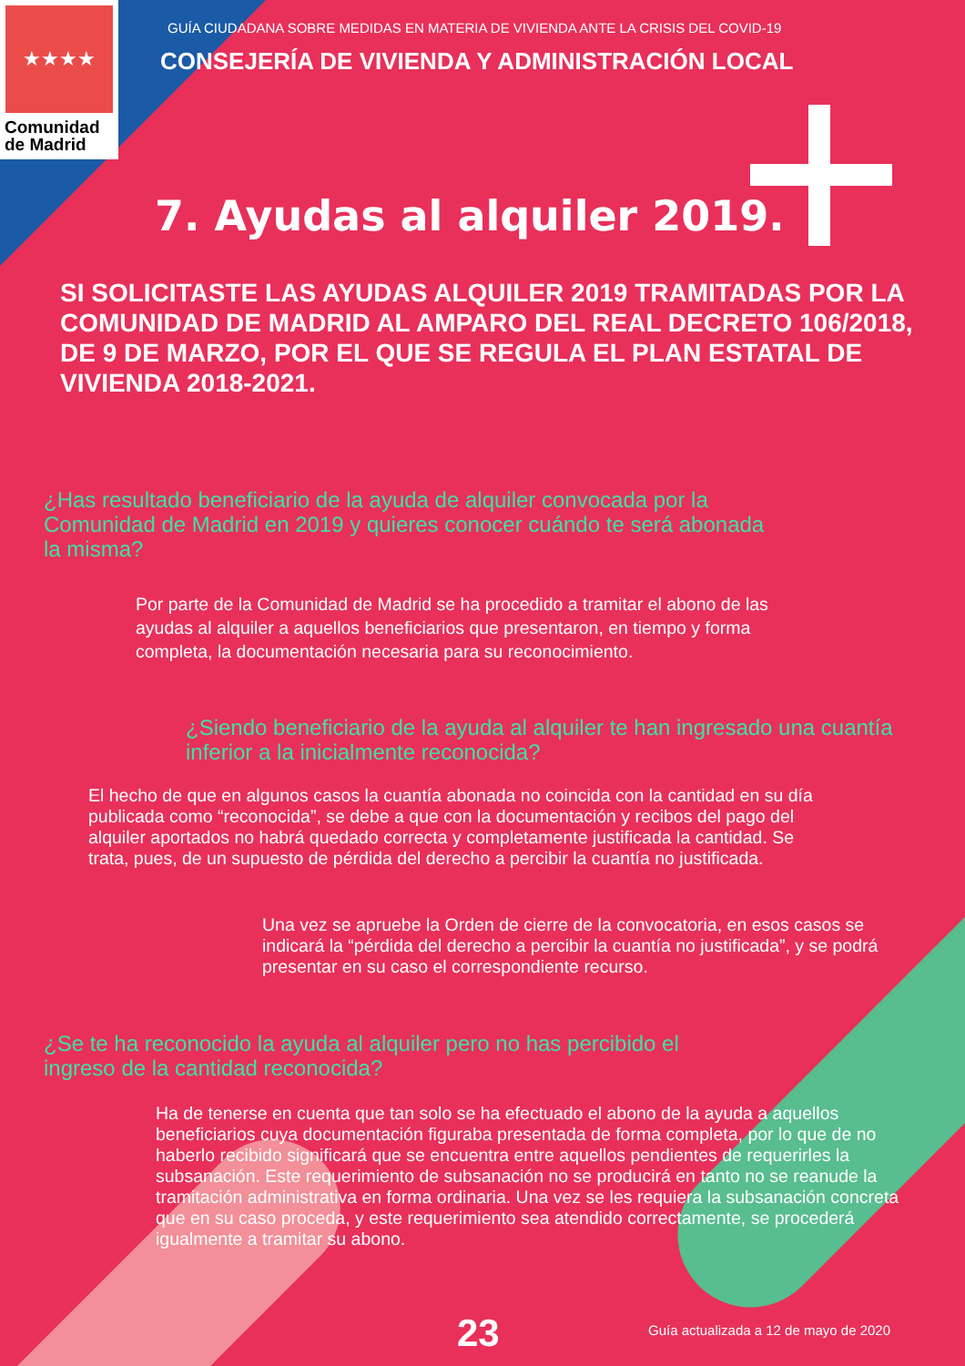★★★★
Comunidad
de Madrid
GUÍA CIUDADANA SOBRE MEDIDAS EN MATERIA DE VIVIENDA ANTE LA CRISIS DEL COVID-19
CONSEJERÍA DE VIVIENDA Y ADMINISTRACIÓN LOCAL
7. Ayudas al alquiler 2019.
SI SOLICITASTE LAS AYUDAS ALQUILER 2019 TRAMITADAS POR LA COMUNIDAD DE MADRID AL AMPARO DEL REAL DECRETO 106/2018, DE 9 DE MARZO, POR EL QUE SE REGULA EL PLAN ESTATAL DE VIVIENDA 2018-2021.
¿Has resultado beneficiario de la ayuda de alquiler convocada por la Comunidad de Madrid en 2019 y quieres conocer cuándo te será abonada la misma?
Por parte de la Comunidad de Madrid se ha procedido a tramitar el abono de las ayudas al alquiler a aquellos beneficiarios que presentaron, en tiempo y forma completa, la documentación necesaria para su reconocimiento.
¿Siendo beneficiario de la ayuda al alquiler te han ingresado una cuantía inferior a la inicialmente reconocida?
El hecho de que en algunos casos la cuantía abonada no coincida con la cantidad en su día publicada como “reconocida”, se debe a que con la documentación y recibos del pago del alquiler aportados no habrá quedado correcta y completamente justificada la cantidad. Se trata, pues, de un supuesto de pérdida del derecho a percibir la cuantía no justificada.
Una vez se apruebe la Orden de cierre de la convocatoria, en esos casos se indicará la “pérdida del derecho a percibir la cuantía no justificada”, y se podrá presentar en su caso el correspondiente recurso.
¿Se te ha reconocido la ayuda al alquiler pero no has percibido el ingreso de la cantidad reconocida?
Ha de tenerse en cuenta que tan solo se ha efectuado el abono de la ayuda a aquellos beneficiarios cuya documentación figuraba presentada de forma completa, por lo que de no haberlo recibido significará que se encuentra entre aquellos pendientes de requerirles la subsanación. Este requerimiento de subsanación no se producirá en tanto no se reanude la tramitación administrativa en forma ordinaria. Una vez se les requiera la subsanación concreta que en su caso proceda, y este requerimiento sea atendido correctamente, se procederá igualmente a tramitar su abono.
23
Guía actualizada a 12 de mayo de 2020